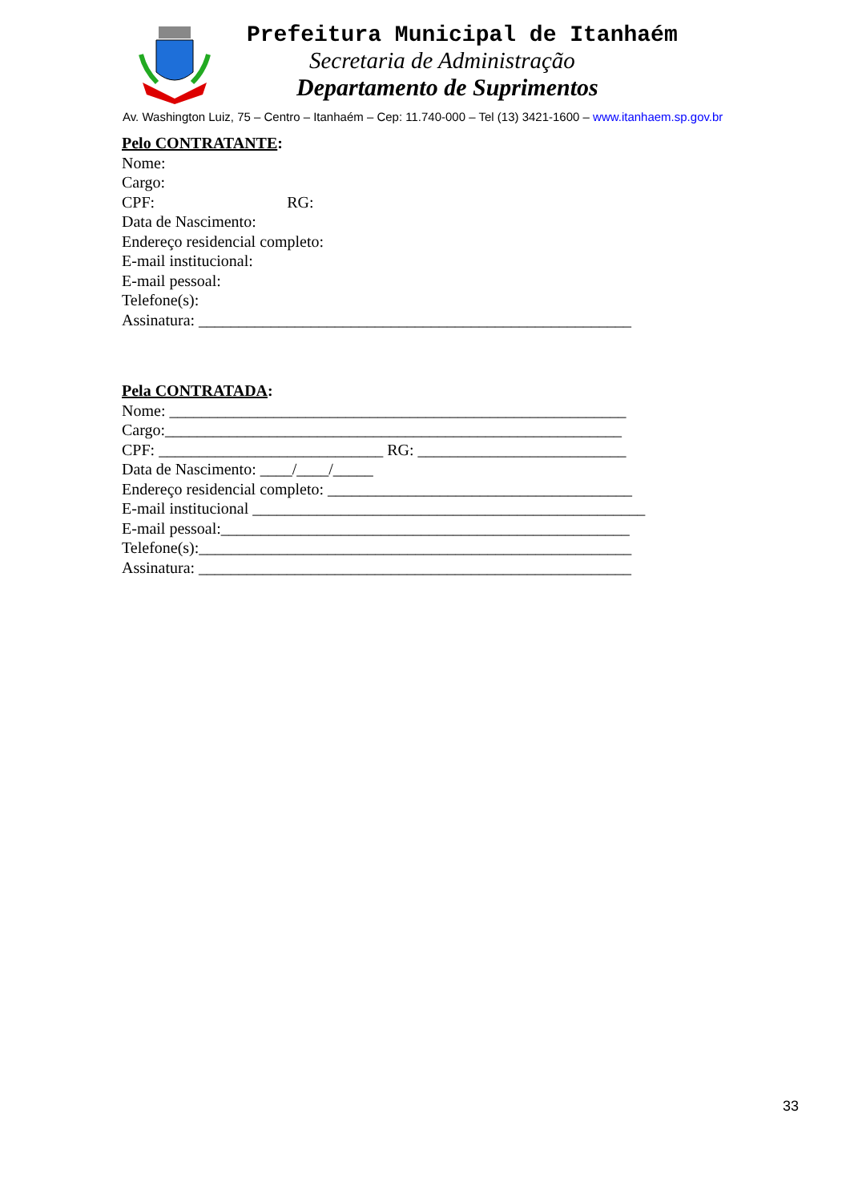Prefeitura Municipal de Itanhaém
Secretaria de Administração
Departamento de Suprimentos
Av. Washington Luiz, 75 – Centro – Itanhaém – Cep: 11.740-000 – Tel (13) 3421-1600 – www.itanhaem.sp.gov.br
Pelo CONTRATANTE:
Nome:
Cargo:
CPF: RG:
Data de Nascimento:
Endereço residencial completo:
E-mail institucional:
E-mail pessoal:
Telefone(s):
Assinatura: ______________________________________________________
Pela CONTRATADA:
Nome: _________________________________________________________
Cargo:_________________________________________________________
CPF: ____________________________ RG: __________________________
Data de Nascimento: ____/____/_____
Endereço residencial completo: ______________________________________
E-mail institucional _________________________________________________
E-mail pessoal:___________________________________________________
Telefone(s):______________________________________________________
Assinatura: ______________________________________________________
33